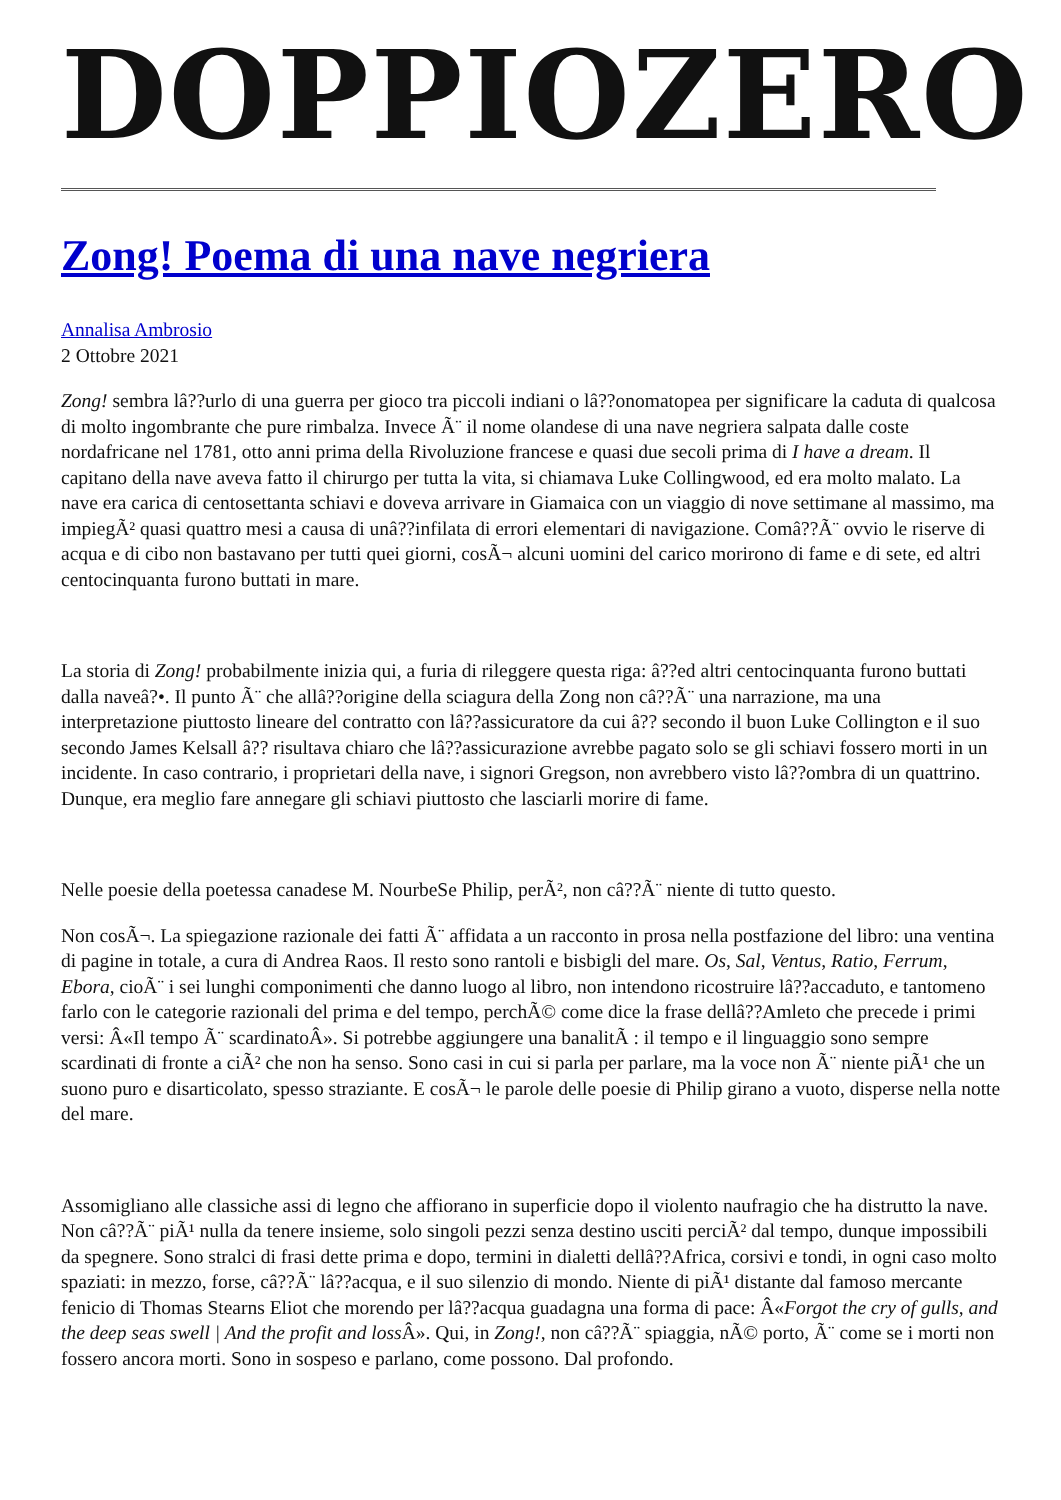DOPPIOZERO
Zong! Poema di una nave negriera
Annalisa Ambrosio
2 Ottobre 2021
Zong! sembra lâ??urlo di una guerra per gioco tra piccoli indiani o lâ??onomatopea per significare la caduta di qualcosa di molto ingombrante che pure rimbalza. Invece Ã¨ il nome olandese di una nave negriera salpata dalle coste nordafricane nel 1781, otto anni prima della Rivoluzione francese e quasi due secoli prima di I have a dream. Il capitano della nave aveva fatto il chirurgo per tutta la vita, si chiamava Luke Collingwood, ed era molto malato. La nave era carica di centosettanta schiavi e doveva arrivare in Giamaica con un viaggio di nove settimane al massimo, ma impiegÃ² quasi quattro mesi a causa di unâ??infilata di errori elementari di navigazione. Comâ??Ã¨ ovvio le riserve di acqua e di cibo non bastavano per tutti quei giorni, cosÃ¬ alcuni uomini del carico morirono di fame e di sete, ed altri centocinquanta furono buttati in mare.
La storia di Zong! probabilmente inizia qui, a furia di rileggere questa riga: â??ed altri centocinquanta furono buttati dalla naveâ?•. Il punto Ã¨ che allâ??origine della sciagura della Zong non câ??Ã¨ una narrazione, ma una interpretazione piuttosto lineare del contratto con lâ??assicuratore da cui â?? secondo il buon Luke Collington e il suo secondo James Kelsall â?? risultava chiaro che lâ??assicurazione avrebbe pagato solo se gli schiavi fossero morti in un incidente. In caso contrario, i proprietari della nave, i signori Gregson, non avrebbero visto lâ??ombra di un quattrino. Dunque, era meglio fare annegare gli schiavi piuttosto che lasciarli morire di fame.
Nelle poesie della poetessa canadese M. NourbeSe Philip, perÃ², non câ??Ã¨ niente di tutto questo.
Non cosÃ¬. La spiegazione razionale dei fatti Ã¨ affidata a un racconto in prosa nella postfazione del libro: una ventina di pagine in totale, a cura di Andrea Raos. Il resto sono rantoli e bisbigli del mare. Os, Sal, Ventus, Ratio, Ferrum, Ebora, cioÃ¨ i sei lunghi componimenti che danno luogo al libro, non intendono ricostruire lâ??accaduto, e tantomeno farlo con le categorie razionali del prima e del tempo, perchÃ© come dice la frase dellâ??Amleto che precede i primi versi: Â«Il tempo Ã¨ scardinatoÂ». Si potrebbe aggiungere una banalitÃ : il tempo e il linguaggio sono sempre scardinati di fronte a ciÃ² che non ha senso. Sono casi in cui si parla per parlare, ma la voce non Ã¨ niente piÃ¹ che un suono puro e disarticolato, spesso straziante. E cosÃ¬ le parole delle poesie di Philip girano a vuoto, disperse nella notte del mare.
Assomigliano alle classiche assi di legno che affiorano in superficie dopo il violento naufragio che ha distrutto la nave. Non câ??Ã¨ piÃ¹ nulla da tenere insieme, solo singoli pezzi senza destino usciti perciÃ² dal tempo, dunque impossibili da spegnere. Sono stralci di frasi dette prima e dopo, termini in dialetti dellâ??Africa, corsivi e tondi, in ogni caso molto spaziati: in mezzo, forse, câ??Ã¨ lâ??acqua, e il suo silenzio di mondo. Niente di piÃ¹ distante dal famoso mercante fenicio di Thomas Stearns Eliot che morendo per lâ??acqua guadagna una forma di pace: Â«Forgot the cry of gulls, and the deep seas swell | And the profit and loss Â». Qui, in Zong!, non câ??Ã¨ spiaggia, nÃ© porto, Ã¨ come se i morti non fossero ancora morti. Sono in sospeso e parlano, come possono. Dal profondo.